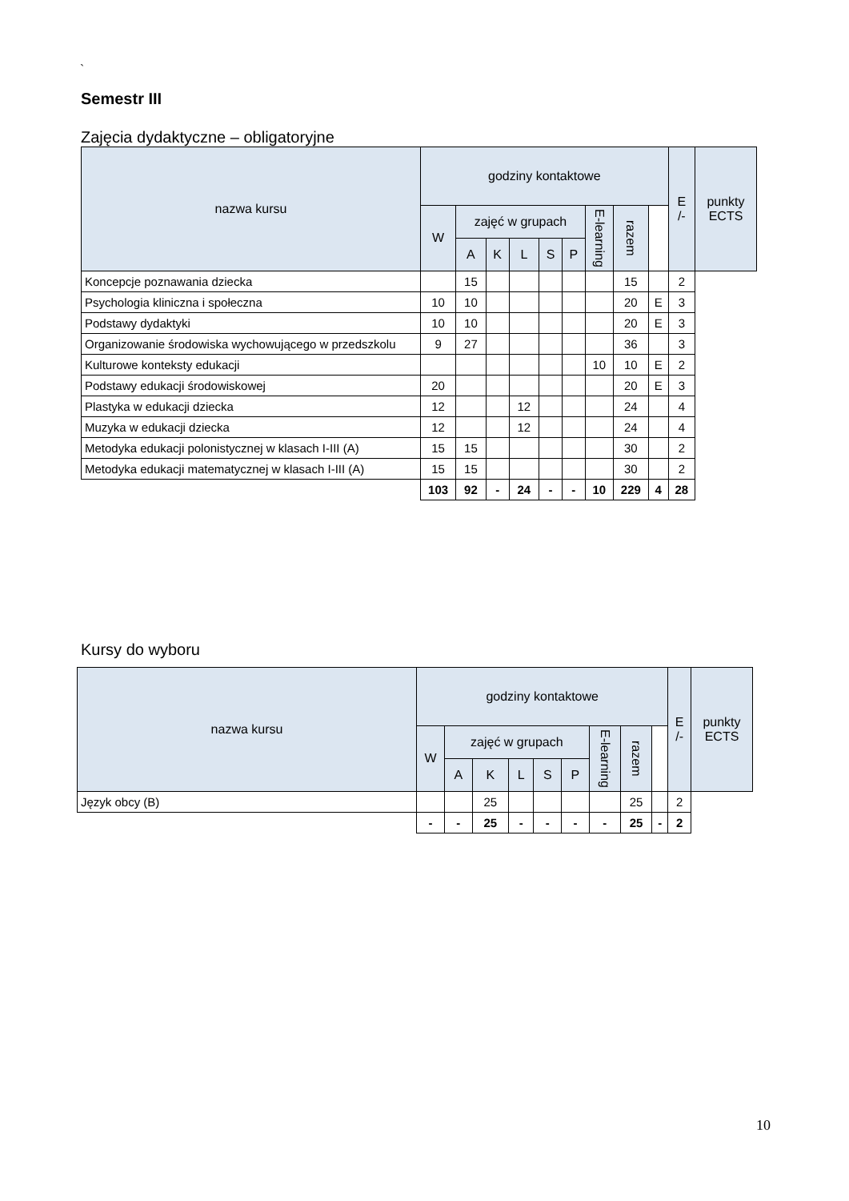`
Semestr III
Zajęcia dydaktyczne – obligatoryjne
| nazwa kursu | godziny kontaktowe | | | | | | | | | E /- | punkty ECTS |
| --- | --- | --- | --- | --- | --- | --- | --- | --- | --- | --- | --- |
| | W | zajęć w grupach | | | | | E-learning | razem | | | |
| | | A | K | L | S | P | | | | | |
| Koncepcje poznawania dziecka | | 15 | | | | | | 15 | | 2 | |
| Psychologia kliniczna i społeczna | 10 | 10 | | | | | | 20 | E | 3 | |
| Podstawy dydaktyki | 10 | 10 | | | | | | 20 | E | 3 | |
| Organizowanie środowiska wychowującego w przedszkolu | 9 | 27 | | | | | | 36 | | 3 | |
| Kulturowe konteksty edukacji | | | | | | | 10 | 10 | E | 2 | |
| Podstawy edukacji środowiskowej | 20 | | | | | | | 20 | E | 3 | |
| Plastyka w edukacji dziecka | 12 | | | 12 | | | | 24 | | 4 | |
| Muzyka w edukacji dziecka | 12 | | | 12 | | | | 24 | | 4 | |
| Metodyka edukacji polonistycznej w klasach I-III (A) | 15 | 15 | | | | | | 30 | | 2 | |
| Metodyka edukacji matematycznej w klasach I-III (A) | 15 | 15 | | | | | | 30 | | 2 | |
| | 103 | 92 | - | 24 | - | - | 10 | 229 | 4 | 28 | |
Kursy do wyboru
| nazwa kursu | godziny kontaktowe | | | | | | | | | E /- | punkty ECTS |
| --- | --- | --- | --- | --- | --- | --- | --- | --- | --- | --- | --- |
| | W | zajęć w grupach | | | | | E-learning | razem | | | |
| | | A | K | L | S | P | | | | | |
| Język obcy (B) | | | 25 | | | | | 25 | | 2 | |
| | - | - | 25 | - | - | - | - | 25 | - | 2 | |
10